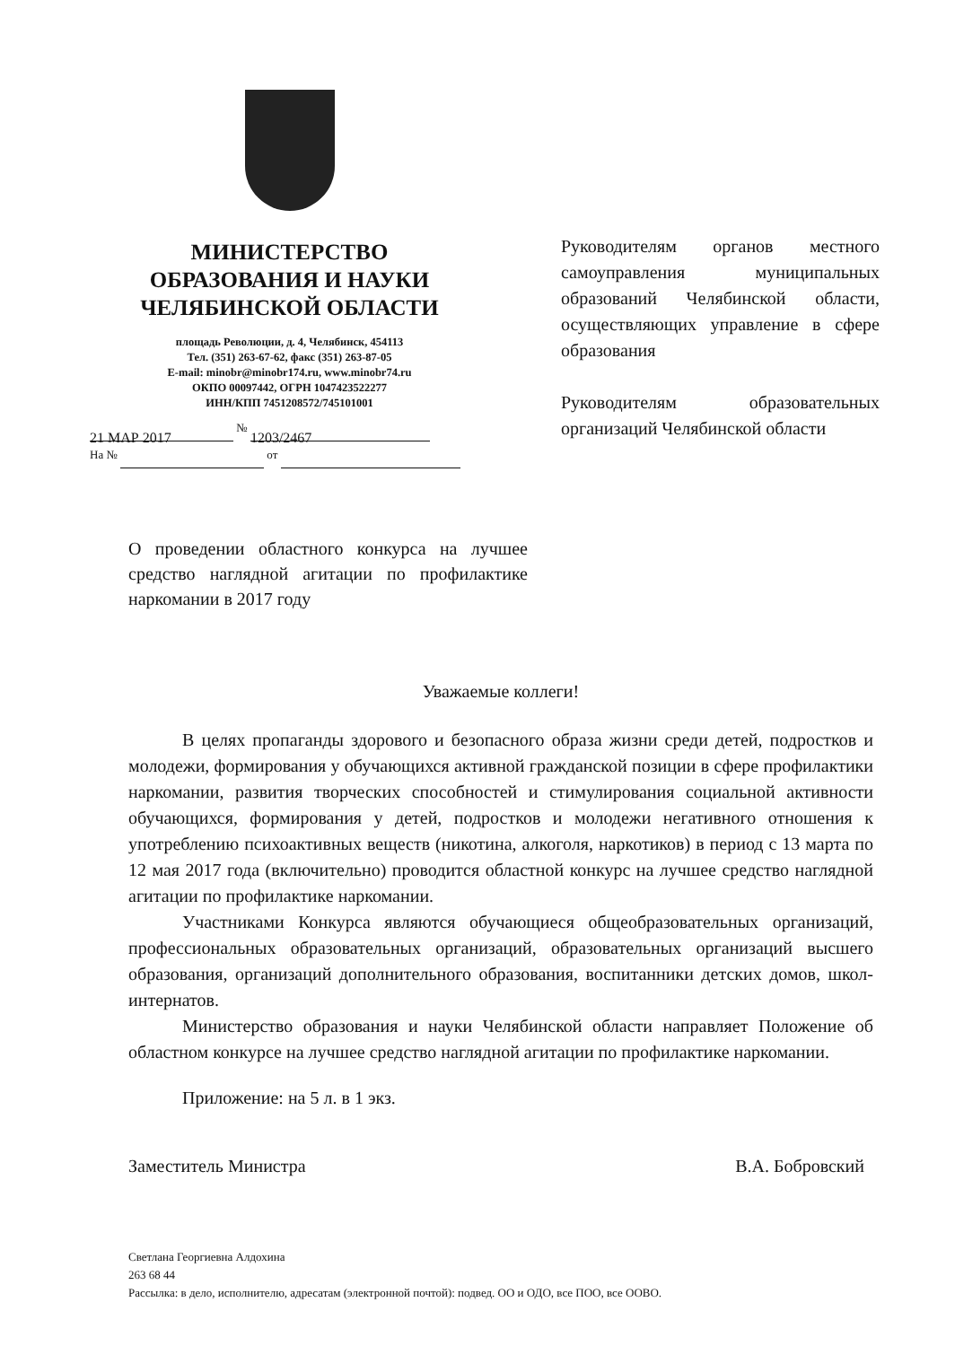МИНИСТЕРСТВО
ОБРАЗОВАНИЯ И НАУКИ
ЧЕЛЯБИНСКОЙ ОБЛАСТИ
площадь Революции, д. 4, Челябинск, 454113
Тел. (351) 263-67-62, факс (351) 263-87-05
E-mail: minobr@minobr174.ru, www.minobr74.ru
ОКПО 00097442, ОГРН 1047423522277
ИНН/КПП 7451208572/745101001
21 МАР 2017 № 1203/2467
На № от
Руководителям органов местного самоуправления муниципальных образований Челябинской области, осуществляющих управление в сфере образования
Руководителям образовательных организаций Челябинской области
О проведении областного конкурса на лучшее средство наглядной агитации по профилактике наркомании в 2017 году
Уважаемые коллеги!
В целях пропаганды здорового и безопасного образа жизни среди детей, подростков и молодежи, формирования у обучающихся активной гражданской позиции в сфере профилактики наркомании, развития творческих способностей и стимулирования социальной активности обучающихся, формирования у детей, подростков и молодежи негативного отношения к употреблению психоактивных веществ (никотина, алкоголя, наркотиков) в период с 13 марта по 12 мая 2017 года (включительно) проводится областной конкурс на лучшее средство наглядной агитации по профилактике наркомании.
Участниками Конкурса являются обучающиеся общеобразовательных организаций, профессиональных образовательных организаций, образовательных организаций высшего образования, организаций дополнительного образования, воспитанники детских домов, школ-интернатов.
Министерство образования и науки Челябинской области направляет Положение об областном конкурсе на лучшее средство наглядной агитации по профилактике наркомании.
Приложение: на 5 л. в 1 экз.
Заместитель Министра В.А. Бобровский
Светлана Георгиевна Алдохина
263 68 44
Рассылка: в дело, исполнителю, адресатам (электронной почтой): подвед. ОО и ОДО, все ПОО, все ООВО.